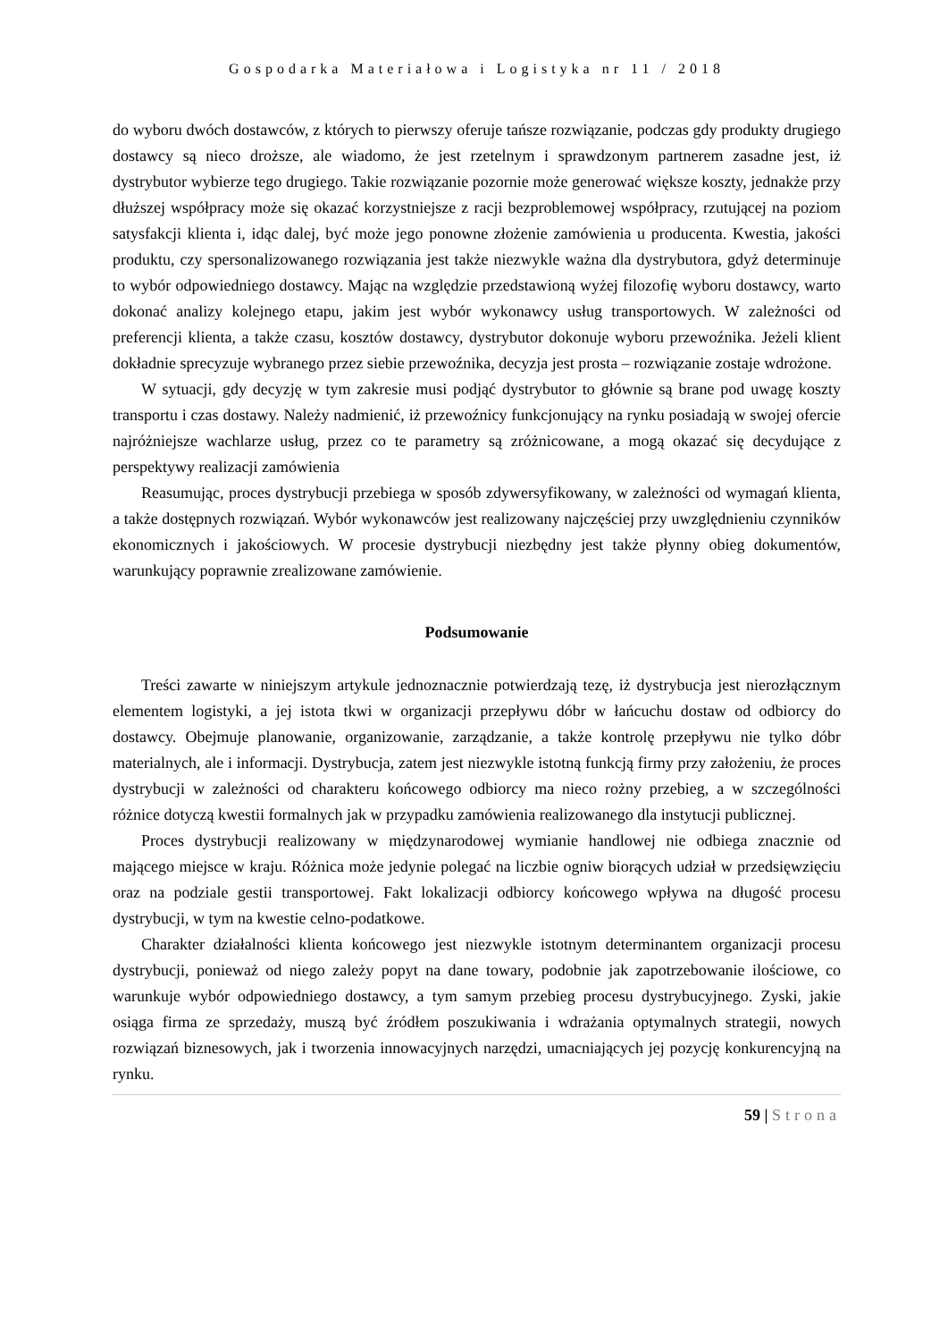Gospodarka Materiałowa i Logistyka nr 11 / 2018
do wyboru dwóch dostawców, z których to pierwszy oferuje tańsze rozwiązanie, podczas gdy produkty drugiego dostawcy są nieco droższe, ale wiadomo, że jest rzetelnym i sprawdzonym partnerem zasadne jest, iż dystrybutor wybierze tego drugiego. Takie rozwiązanie pozornie może generować większe koszty, jednakże przy dłuższej współpracy może się okazać korzystniejsze z racji bezproblemowej współpracy, rzutującej na poziom satysfakcji klienta i, idąc dalej, być może jego ponowne złożenie zamówienia u producenta. Kwestia, jakości produktu, czy spersonalizowanego rozwiązania jest także niezwykle ważna dla dystrybutora, gdyż determinuje to wybór odpowiedniego dostawcy. Mając na względzie przedstawioną wyżej filozofię wyboru dostawcy, warto dokonać analizy kolejnego etapu, jakim jest wybór wykonawcy usług transportowych. W zależności od preferencji klienta, a także czasu, kosztów dostawcy, dystrybutor dokonuje wyboru przewoźnika. Jeżeli klient dokładnie sprecyzuje wybranego przez siebie przewoźnika, decyzja jest prosta – rozwiązanie zostaje wdrożone.
W sytuacji, gdy decyzję w tym zakresie musi podjąć dystrybutor to głównie są brane pod uwagę koszty transportu i czas dostawy. Należy nadmienić, iż przewoźnicy funkcjonujący na rynku posiadają w swojej ofercie najróżniejsze wachlarze usług, przez co te parametry są zróżnicowane, a mogą okazać się decydujące z perspektywy realizacji zamówienia
Reasumując, proces dystrybucji przebiega w sposób zdywersyfikowany, w zależności od wymagań klienta, a także dostępnych rozwiązań. Wybór wykonawców jest realizowany najczęściej przy uwzględnieniu czynników ekonomicznych i jakościowych. W procesie dystrybucji niezbędny jest także płynny obieg dokumentów, warunkujący poprawnie zrealizowane zamówienie.
Podsumowanie
Treści zawarte w niniejszym artykule jednoznacznie potwierdzają tezę, iż dystrybucja jest nierozłącznym elementem logistyki, a jej istota tkwi w organizacji przepływu dóbr w łańcuchu dostaw od odbiorcy do dostawcy. Obejmuje planowanie, organizowanie, zarządzanie, a także kontrolę przepływu nie tylko dóbr materialnych, ale i informacji. Dystrybucja, zatem jest niezwykle istotną funkcją firmy przy założeniu, że proces dystrybucji w zależności od charakteru końcowego odbiorcy ma nieco rożny przebieg, a w szczególności różnice dotyczą kwestii formalnych jak w przypadku zamówienia realizowanego dla instytucji publicznej.
Proces dystrybucji realizowany w międzynarodowej wymianie handlowej nie odbiega znacznie od mającego miejsce w kraju. Różnica może jedynie polegać na liczbie ogniw biorących udział w przedsięwzięciu oraz na podziale gestii transportowej. Fakt lokalizacji odbiorcy końcowego wpływa na długość procesu dystrybucji, w tym na kwestie celno-podatkowe.
Charakter działalności klienta końcowego jest niezwykle istotnym determinantem organizacji procesu dystrybucji, ponieważ od niego zależy popyt na dane towary, podobnie jak zapotrzebowanie ilościowe, co warunkuje wybór odpowiedniego dostawcy, a tym samym przebieg procesu dystrybucyjnego. Zyski, jakie osiąga firma ze sprzedaży, muszą być źródłem poszukiwania i wdrażania optymalnych strategii, nowych rozwiązań biznesowych, jak i tworzenia innowacyjnych narzędzi, umacniających jej pozycję konkurencyjną na rynku.
59 | Strona